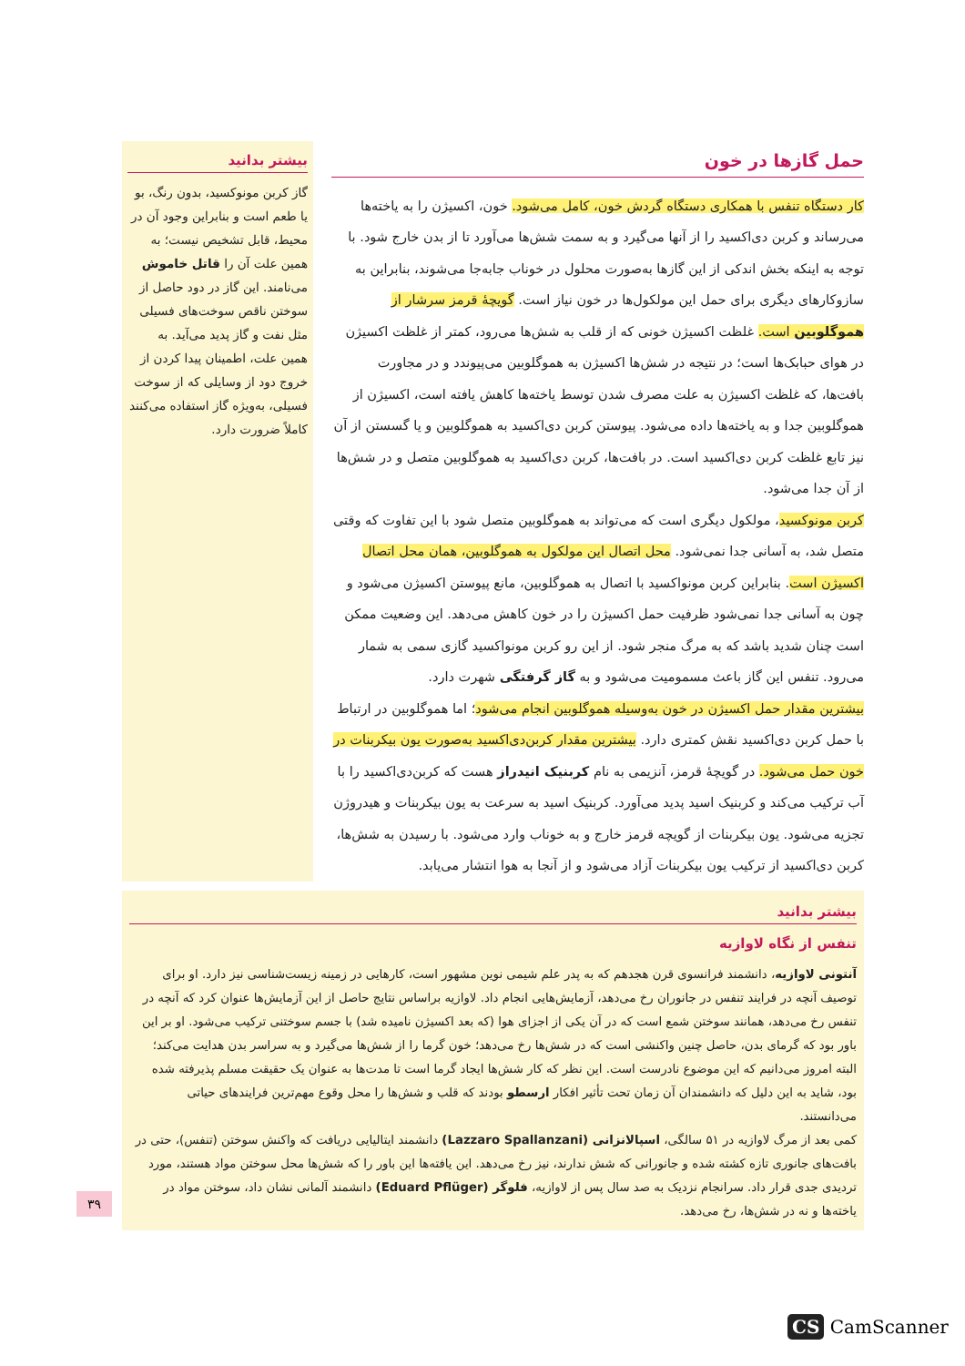حمل گازها در خون
کار دستگاه تنفس با همکاری دستگاه گردش خون، کامل می‌شود. خون، اکسیژن را به یاخته‌ها می‌رساند و کربن دی‌اکسید را از آنها می‌گیرد و به سمت شش‌ها می‌آورد تا از بدن خارج شود. با توجه به اینکه بخش اندکی از این گازها به‌صورت محلول در خوناب جابه‌جا می‌شوند، بنابراین به سازوکارهای دیگری برای حمل این مولکول‌ها در خون نیاز است. گویچهٔ قرمز سرشار از هموگلوبین است. غلظت اکسیژن خونی که از قلب به شش‌ها می‌رود، کمتر از غلظت اکسیژن در هوای حبابک‌ها است؛ در نتیجه در شش‌ها اکسیژن به هموگلوبین می‌پیوندد و در مجاورت بافت‌ها، که غلظت اکسیژن به علت مصرف شدن توسط یاخته‌ها کاهش یافته است، اکسیژن از هموگلوبین جدا و به یاخته‌ها داده می‌شود. پیوستن کربن دی‌اکسید به هموگلوبین و یا گسستن از آن نیز تابع غلظت کربن دی‌اکسید است. در بافت‌ها، کربن دی‌اکسید به هموگلوبین متصل و در شش‌ها از آن جدا می‌شود.
کربن مونوکسید، مولکول دیگری است که می‌تواند به هموگلوبین متصل شود با این تفاوت که وقتی متصل شد، به آسانی جدا نمی‌شود. محل اتصال این مولکول به هموگلوبین، همان محل اتصال اکسیژن است. بنابراین کربن مونواکسید با اتصال به هموگلوبین، مانع پیوستن اکسیژن می‌شود و چون به آسانی جدا نمی‌شود ظرفیت حمل اکسیژن را در خون کاهش می‌دهد. این وضعیت ممکن است چنان شدید باشد که به مرگ منجر شود. از این رو کربن مونواکسید گازی سمی به شمار می‌رود. تنفس این گاز باعث مسمومیت می‌شود و به گاز گرفتگی شهرت دارد.
بیشترین مقدار حمل اکسیژن در خون به‌وسیله هموگلوبین انجام می‌شود؛ اما هموگلوبین در ارتباط با حمل کربن دی‌اکسید نقش کمتری دارد. بیشترین مقدار کربن‌دی‌اکسید به‌صورت یون بیکربنات در خون حمل می‌شود. در گویچهٔ قرمز، آنزیمی به نام کربنیک انیدراز هست که کربن‌دی‌اکسید را با آب ترکیب می‌کند و کربنیک اسید پدید می‌آورد. کربنیک اسید به سرعت به یون بیکربنات و هیدروژن تجزیه می‌شود. یون بیکربنات از گویچه قرمز خارج و به خوناب وارد می‌شود. با رسیدن به شش‌ها، کربن دی‌اکسید از ترکیب یون بیکربنات آزاد می‌شود و از آنجا به هوا انتشار می‌یابد.
بیشتر بدانید
گاز کربن مونوکسید، بدون رنگ، بو یا طعم است و بنابراین وجود آن در محیط، قابل تشخیص نیست؛ به همین علت آن را قاتل خاموش می‌نامند. این گاز در دود حاصل از سوختن ناقص سوخت‌های فسیلی مثل نفت و گاز پدید می‌آید. به همین علت، اطمینان پیدا کردن از خروج دود از وسایلی که از سوخت فسیلی، به‌ویژه گاز استفاده می‌کنند کاملاً ضرورت دارد.
بیشتر بدانید
تنفس از نگاه لاوازیه
آنتونی لاوازیه، دانشمند فرانسوی قرن هجدهم که به پدر علم شیمی نوین مشهور است، کارهایی در زمینه زیست‌شناسی نیز دارد. او برای توصیف آنچه در فرایند تنفس در جانوران رخ می‌دهد، آزمایش‌هایی انجام داد. لاوازیه براساس نتایج حاصل از این آزمایش‌ها عنوان کرد که آنچه در تنفس رخ می‌دهد، همانند سوختن شمع است که در آن یکی از اجزای هوا (که بعد اکسیژن نامیده شد) با جسم سوختنی ترکیب می‌شود. او بر این باور بود که گرمای بدن، حاصل چنین واکنشی است که در شش‌ها رخ می‌دهد؛ خون گرما را از شش‌ها می‌گیرد و به سراسر بدن هدایت می‌کند؛ البته امروز می‌دانیم که این موضوع نادرست است. این نظر که کار شش‌ها ایجاد گرما است تا مدت‌ها به عنوان یک حقیقت مسلم پذیرفته شده بود، شاید به این دلیل که دانشمندان آن زمان تحت تأثیر افکار ارسطو بودند که قلب و شش‌ها را محل وقوع مهم‌ترین فرایندهای حیاتی می‌دانستند.
کمی بعد از مرگ لاوازیه در ۵۱ سالگی، اسپالانزانی (Lazzaro Spallanzani) دانشمند ایتالیایی دریافت که واکنش سوختن (تنفس)، حتی در بافت‌های جانوری تازه کشته شده و جانورانی که شش ندارند، نیز رخ می‌دهد. این یافته‌ها این باور را که شش‌ها محل سوختن مواد هستند، مورد تردیدی جدی قرار داد. سرانجام نزدیک به صد سال پس از لاوازیه، فلوگر (Eduard Pflüger) دانشمند آلمانی نشان داد، سوختن مواد در یاخته‌ها و نه در شش‌ها، رخ می‌دهد.
۳۹
CS CamScanner